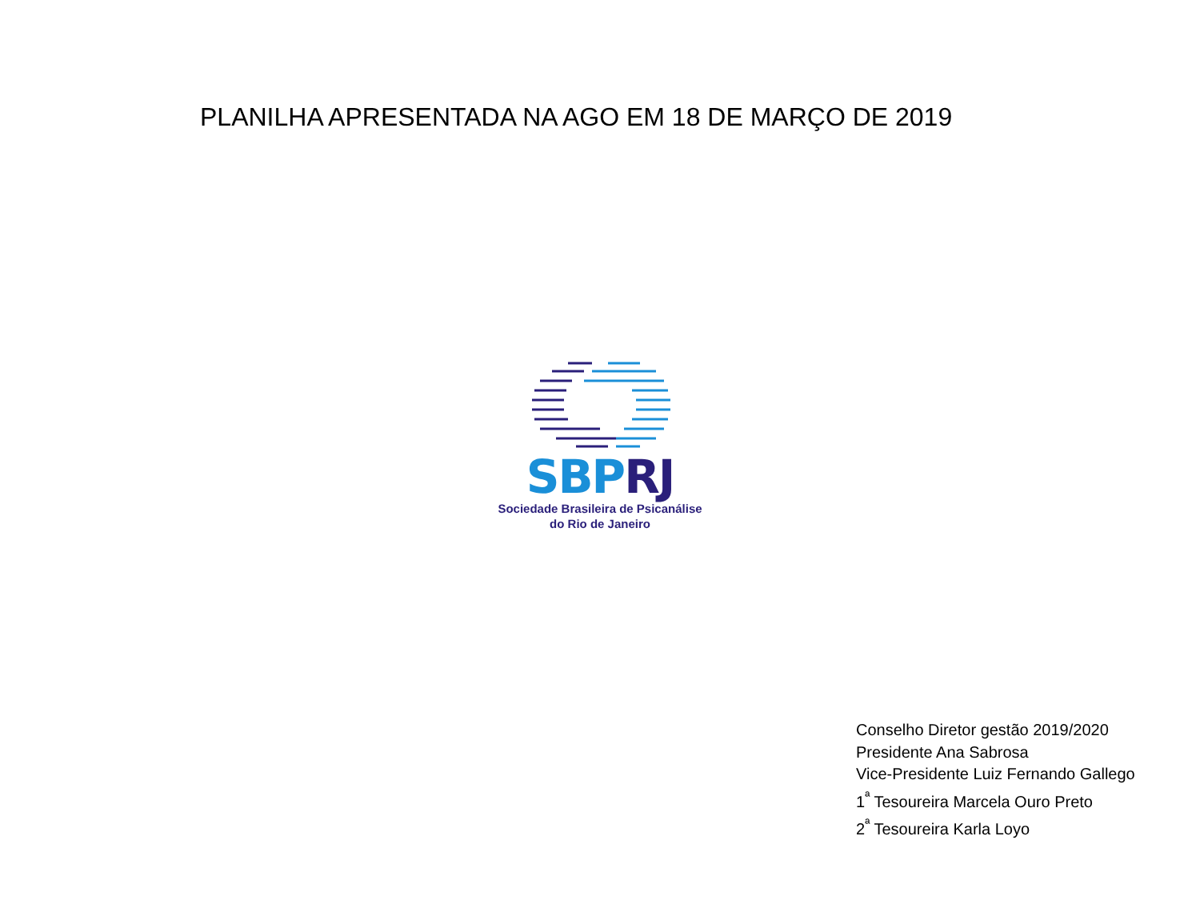PLANILHA APRESENTADA NA AGO EM 18 DE MARÇO DE 2019
SBP RJ
Sociedade Brasileira de Psicanálise
do Rio de Janeiro
Conselho Diretor gestão 2019/2020
Presidente Ana Sabrosa
Vice-Presidente Luiz Fernando Gallego
1<sup>ª</sup> Tesoureira Marcela Ouro Preto
2<sup>ª</sup> Tesoureira Karla Loyo